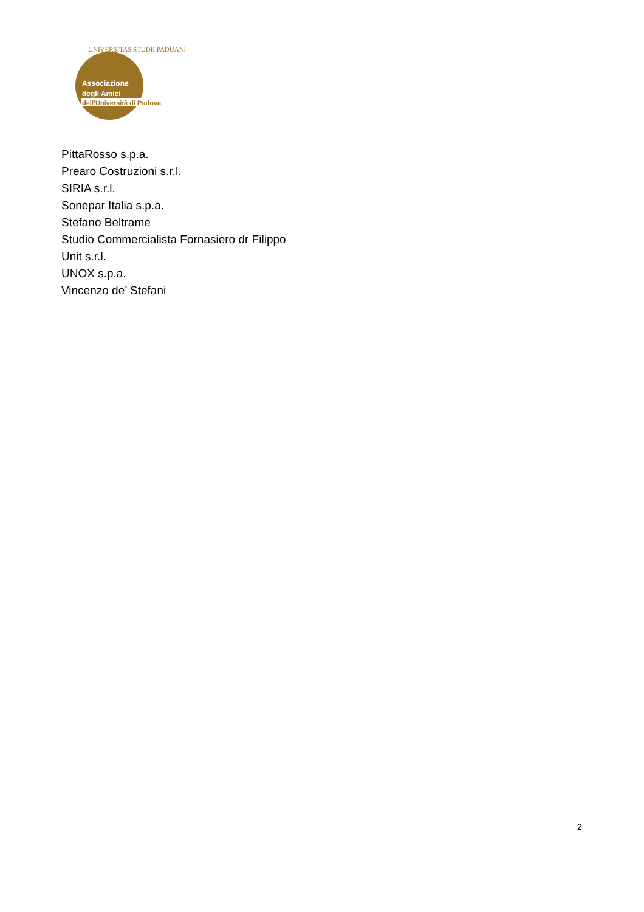Associazione
degli Amici
dell’Università di Padova
UNIVERSITAS STUDII PADUANI
PittaRosso s.p.a.
Prearo Costruzioni s.r.l.
SIRIA s.r.l.
Sonepar Italia s.p.a.
Stefano Beltrame
Studio Commercialista Fornasiero dr Filippo
Unit s.r.l.
UNOX s.p.a.
Vincenzo de’ Stefani
2